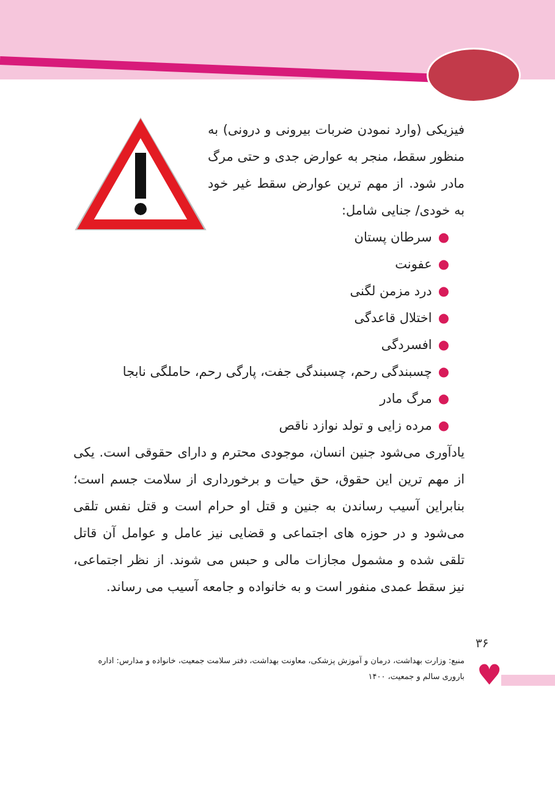فیزیکی (وارد نمودن ضربات بیرونی و درونی) به منظور سقط، منجر به عوارض جدی و حتی مرگ مادر شود. از مهم ترین عوارض سقط غیر خود به خودی/ جنایی شامل:
●سرطان پستان
●عفونت
●درد مزمن لگنی
●اختلال قاعدگی
●افسردگی
●چسبندگی رحم، چسبندگی جفت، پارگی رحم، حاملگی نابجا
●مرگ مادر
●مرده زایی و تولد نوازد ناقص
یادآوری می‌شود جنین انسان، موجودی محترم و دارای حقوقی است. یکی از مهم ترین این حقوق، حق حیات و برخورداری از سلامت جسم است؛ بنابراین آسیب رساندن به جنین و قتل او حرام است و قتل نفس تلقی می‌شود و در حوزه های اجتماعی و قضایی نیز عامل و عوامل آن قاتل تلقی شده و مشمول مجازات مالی و حبس می شوند. از نظر اجتماعی، نیز سقط عمدی منفور است و به خانواده و جامعه آسیب می رساند.
۳۶
منبع: وزارت بهداشت، درمان و آموزش پزشکی، معاونت بهداشت، دفتر سلامت جمعیت، خانواده و مدارس: اداره باروری سالم و جمعیت، ۱۴۰۰
♥